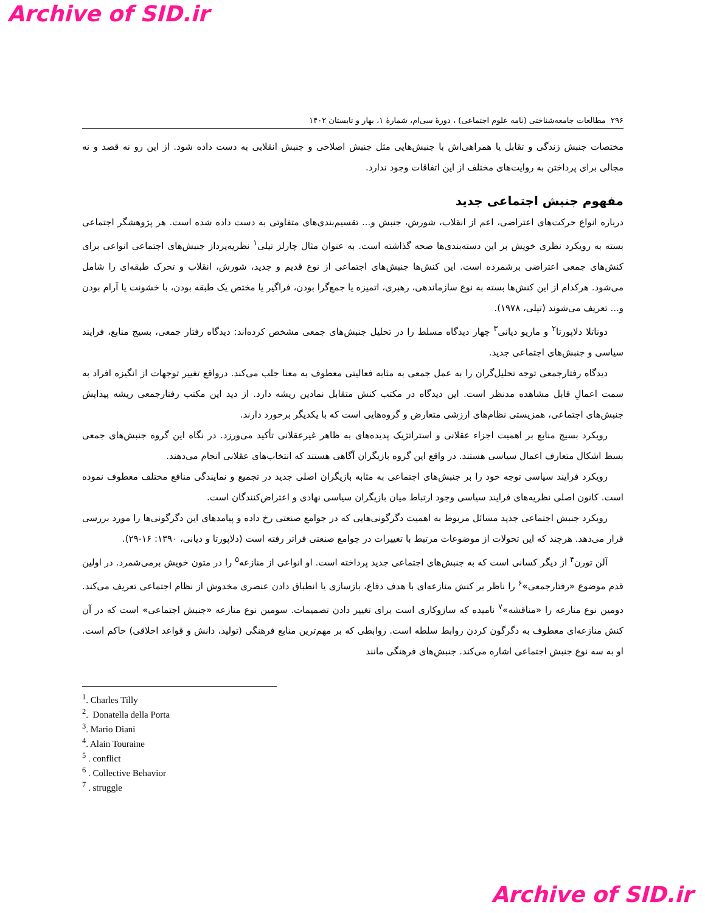Archive of SID.ir
۲۹۶ مطالعات جامعه‌شناختی (نامه علوم اجتماعی) ، دورهٔ سی‌ام، شمارهٔ ۱، بهار و تابستان ۱۴۰۲
مختصات جنبش زندگی و تقابل یا همراهی‌اش با جنبش‌هایی مثل جنبش اصلاحی و جنبش انقلابی به دست داده شود. از این رو نه قصد و نه مجالی برای پرداختن به روایت‌های مختلف از این اتفاقات وجود ندارد.
مفهوم جنبش اجتماعی جدید
درباره انواع حرکت‌های اعتراضی، اعم از انقلاب، شورش، جنبش و... تقسیم‌بندی‌های متفاوتی به دست داده شده است. هر پژوهشگر اجتماعی بسته به رویکرد نظری خویش بر این دسته‌بندی‌ها صحه گذاشته است. به عنوان مثال چارلز تیلی<sup>۱</sup> نظریه‌پرداز جنبش‌های اجتماعی انواعی برای کنش‌های جمعی اعتراضی برشمرده است. این کنش‌ها جنبش‌های اجتماعی از نوع قدیم و جدید، شورش، انقلاب و تحرک طبقه‌ای را شامل می‌شود. هرکدام از این کنش‌ها بسته به نوع سازماندهی، رهبری، اتمیزه یا جمع‌گرا بودن، فراگیر یا مختص یک طبقه بودن، با خشونت یا آرام بودن و... تعریف می‌شوند (تیلی، ۱۹۷۸).
دوناتلا دلاپورتا<sup>۲</sup> و ماریو دیانی<sup>۳</sup> چهار دیدگاه مسلط را در تحلیل جنبش‌های جمعی مشخص کرده‌اند: دیدگاه رفتار جمعی، بسیج منابع، فرایند سیاسی و جنبش‌های اجتماعی جدید.
دیدگاه رفتارجمعی توجه تحلیل‌گران را به عمل جمعی به مثابه فعالیتی معطوف به معنا جلب می‌کند. درواقع تغییر توجهات از انگیزه افراد به سمت اعمالِ قابل مشاهده مدنظر است. این دیدگاه در مکتب کنش متقابل نمادین ریشه دارد. از دید این مکتب رفتارجمعی ریشه پیدایش جنبش‌های اجتماعی، همزیستی نظام‌های ارزشی متعارض و گروه‌هایی است که با یکدیگر برخورد دارند.
رویکرد بسیج منابع بر اهمیت اجزاء عقلانی و استراتژیک پدیده‌های به ظاهر غیرعقلانی تأکید می‌ورزد. در نگاه این گروه جنبش‌های جمعی بسط اشکال متعارف اعمال سیاسی هستند. در واقع این گروه بازیگران آگاهی هستند که انتخاب‌های عقلانی انجام می‌دهند.
رویکرد فرایند سیاسی توجه خود را بر جنبش‌های اجتماعی به مثابه بازیگران اصلی جدید در تجمیع و نمایندگی منافع مختلف معطوف نموده است. کانون اصلی نظریه‌های فرایند سیاسی وجود ارتباط میان بازیگران سیاسی نهادی و اعتراض‌کنندگان است.
رویکرد جنبش اجتماعی جدید مسائل مربوط به اهمیت دگرگونی‌هایی که در جوامع صنعتی رخ داده و پیامدهای این دگرگونی‌ها را مورد بررسی قرار می‌دهد. هرچند که این تحولات از موضوعات مرتبط با تغییرات در جوامع صنعتی فراتر رفته است (دلاپورتا و دیانی، ۱۳۹۰: ۱۶-۲۹).
آلن تورن<sup>۴</sup> از دیگر کسانی است که به جنبش‌های اجتماعی جدید پرداخته است. او انواعی از منازعه<sup>۵</sup> را در متون خویش برمی‌شمرد. در اولین قدم موضوع «رفتارجمعی»<sup>۶</sup> را ناظر بر کنش منازعه‌ای با هدف دفاع، بازسازی یا انطباق دادن عنصری مخدوش از نظام اجتماعی تعریف می‌کند. دومین نوع منازعه را «مناقشه»<sup>۷</sup> نامیده که سازوکاری است برای تغییر دادن تصمیمات. سومین نوع منازعه «جنبش اجتماعی» است که در آن کنش منازعه‌ای معطوف به دگرگون کردن روابط سلطه است. روابطی که بر مهم‌ترین منابع فرهنگی (تولید، دانش و قواعد اخلاقی) حاکم است. او به سه نوع جنبش اجتماعی اشاره می‌کند. جنبش‌های فرهنگی مانند
<sup>1</sup>. Charles Tilly
<sup>2</sup>. Donatella della Porta
<sup>3</sup>. Mario Diani
<sup>4</sup>. Alain Touraine
<sup>5</sup> . conflict
<sup>6</sup> . Collective Behavior
<sup>7</sup> . struggle
Archive of SID.ir